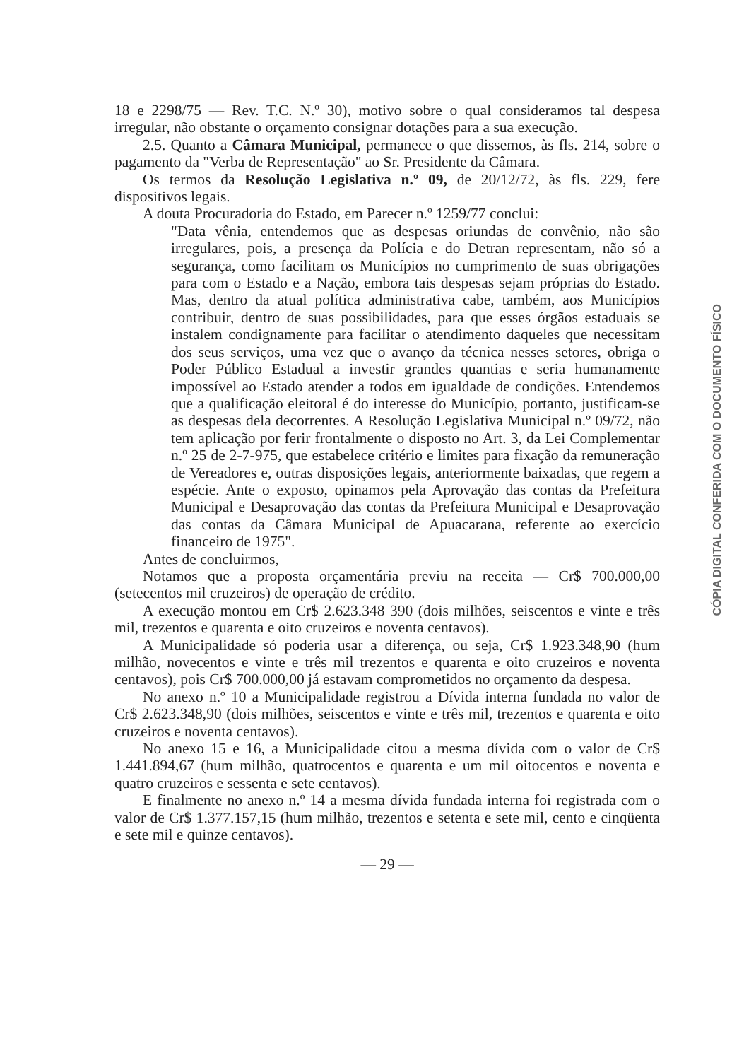18 e 2298/75 — Rev. T.C. N.º 30), motivo sobre o qual consideramos tal despesa irregular, não obstante o orçamento consignar dotações para a sua execução.
2.5. Quanto a Câmara Municipal, permanece o que dissemos, às fls. 214, sobre o pagamento da "Verba de Representação" ao Sr. Presidente da Câmara.
Os termos da Resolução Legislativa n.º 09, de 20/12/72, às fls. 229, fere dispositivos legais.
A douta Procuradoria do Estado, em Parecer n.º 1259/77 conclui:
"Data vênia, entendemos que as despesas oriundas de convênio, não são irregulares, pois, a presença da Polícia e do Detran representam, não só a segurança, como facilitam os Municípios no cumprimento de suas obrigações para com o Estado e a Nação, embora tais despesas sejam próprias do Estado. Mas, dentro da atual política administrativa cabe, também, aos Municípios contribuir, dentro de suas possibilidades, para que esses órgãos estaduais se instalem condignamente para facilitar o atendimento daqueles que necessitam dos seus serviços, uma vez que o avanço da técnica nesses setores, obriga o Poder Público Estadual a investir grandes quantias e seria humanamente impossível ao Estado atender a todos em igualdade de condições. Entendemos que a qualificação eleitoral é do interesse do Município, portanto, justificam-se as despesas dela decorrentes. A Resolução Legislativa Municipal n.º 09/72, não tem aplicação por ferir frontalmente o disposto no Art. 3, da Lei Complementar n.º 25 de 2-7-975, que estabelece critério e limites para fixação da remuneração de Vereadores e, outras disposições legais, anteriormente baixadas, que regem a espécie. Ante o exposto, opinamos pela Aprovação das contas da Prefeitura Municipal e Desaprovação das contas da Prefeitura Municipal e Desaprovação das contas da Câmara Municipal de Apuacarana, referente ao exercício financeiro de 1975".
Antes de concluirmos,
Notamos que a proposta orçamentária previu na receita — Cr$ 700.000,00 (setecentos mil cruzeiros) de operação de crédito.
A execução montou em Cr$ 2.623.348 390 (dois milhões, seiscentos e vinte e três mil, trezentos e quarenta e oito cruzeiros e noventa centavos).
A Municipalidade só poderia usar a diferença, ou seja, Cr$ 1.923.348,90 (hum milhão, novecentos e vinte e três mil trezentos e quarenta e oito cruzeiros e noventa centavos), pois Cr$ 700.000,00 já estavam comprometidos no orçamento da despesa.
No anexo n.º 10 a Municipalidade registrou a Dívida interna fundada no valor de Cr$ 2.623.348,90 (dois milhões, seiscentos e vinte e três mil, trezentos e quarenta e oito cruzeiros e noventa centavos).
No anexo 15 e 16, a Municipalidade citou a mesma dívida com o valor de Cr$ 1.441.894,67 (hum milhão, quatrocentos e quarenta e um mil oitocentos e noventa e quatro cruzeiros e sessenta e sete centavos).
E finalmente no anexo n.º 14 a mesma dívida fundada interna foi registrada com o valor de Cr$ 1.377.157,15 (hum milhão, trezentos e setenta e sete mil, cento e cinqüenta e sete mil e quinze centavos).
— 29 —
CÓPIA DIGITAL CONFERIDA COM O DOCUMENTO FÍSICO